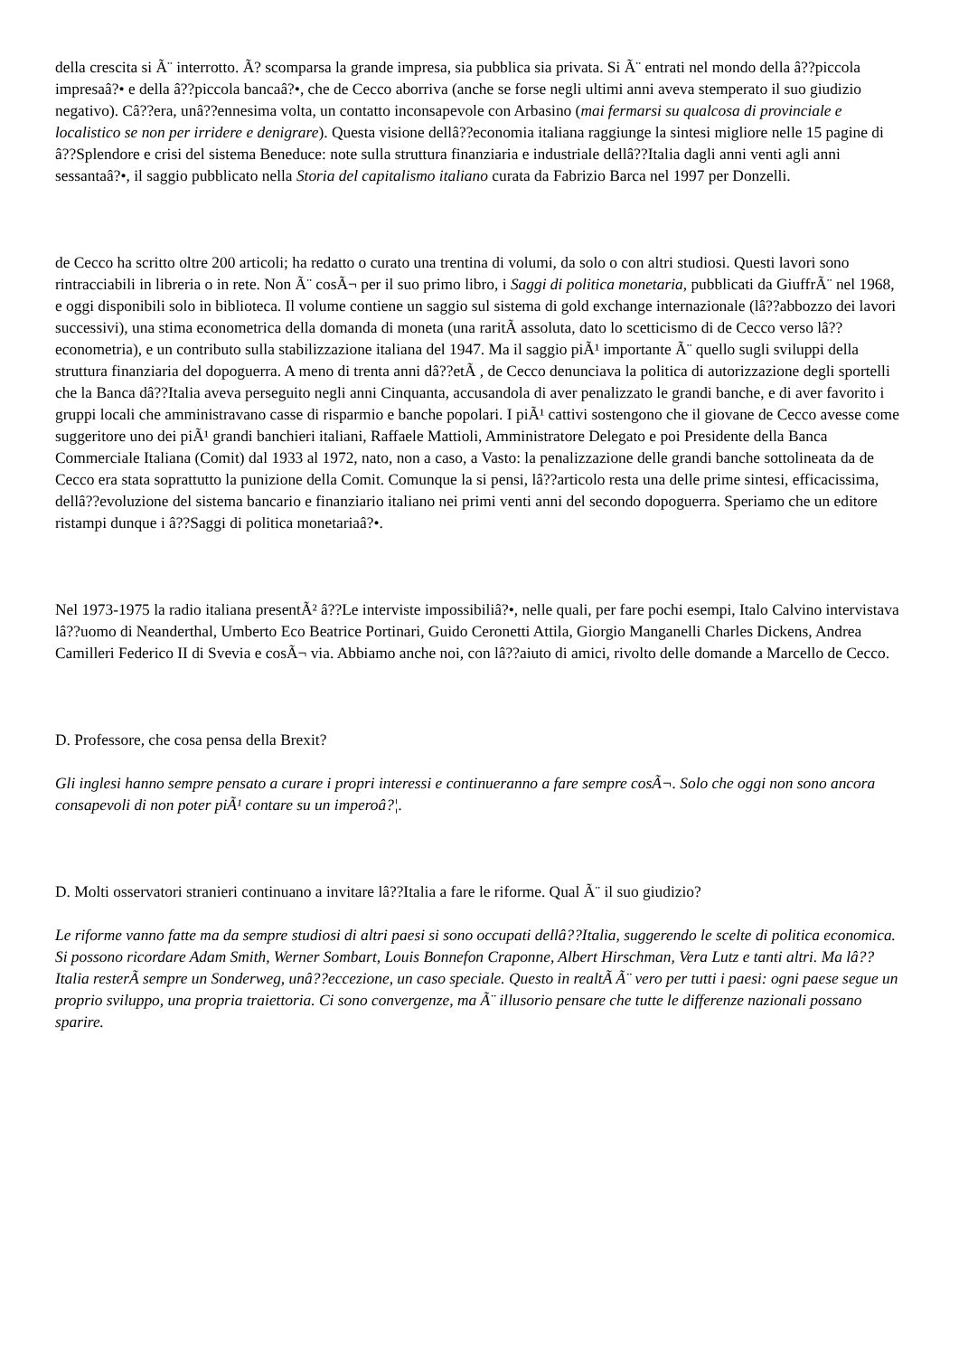della crescita si Ã¨ interrotto. Ã? scomparsa la grande impresa, sia pubblica sia privata. Si Ã¨ entrati nel mondo della â??piccola impresaâ?• e della â??piccola bancaâ?•, che de Cecco aborriva (anche se forse negli ultimi anni aveva stemperato il suo giudizio negativo). Câ??era, unâ??ennesima volta, un contatto inconsapevole con Arbasino (mai fermarsi su qualcosa di provinciale e localistico se non per irridere e denigrare). Questa visione dellâ??economia italiana raggiunge la sintesi migliore nelle 15 pagine di â??Splendore e crisi del sistema Beneduce: note sulla struttura finanziaria e industriale dellâ??Italia dagli anni venti agli anni sessantaâ?•, il saggio pubblicato nella Storia del capitalismo italiano curata da Fabrizio Barca nel 1997 per Donzelli.
de Cecco ha scritto oltre 200 articoli; ha redatto o curato una trentina di volumi, da solo o con altri studiosi. Questi lavori sono rintracciabili in libreria o in rete. Non Ã¨ cosÃ¬ per il suo primo libro, i Saggi di politica monetaria, pubblicati da GiuffrÃ¨ nel 1968, e oggi disponibili solo in biblioteca. Il volume contiene un saggio sul sistema di gold exchange internazionale (lâ??abbozzo dei lavori successivi), una stima econometrica della domanda di moneta (una raritÃ assoluta, dato lo scetticismo di de Cecco verso lâ??econometria), e un contributo sulla stabilizzazione italiana del 1947. Ma il saggio piÃ¹ importante Ã¨ quello sugli sviluppi della struttura finanziaria del dopoguerra. A meno di trenta anni dâ??etÃ , de Cecco denunciava la politica di autorizzazione degli sportelli che la Banca dâ??Italia aveva perseguito negli anni Cinquanta, accusandola di aver penalizzato le grandi banche, e di aver favorito i gruppi locali che amministravano casse di risparmio e banche popolari. I piÃ¹ cattivi sostengono che il giovane de Cecco avesse come suggeritore uno dei piÃ¹ grandi banchieri italiani, Raffaele Mattioli, Amministratore Delegato e poi Presidente della Banca Commerciale Italiana (Comit) dal 1933 al 1972, nato, non a caso, a Vasto: la penalizzazione delle grandi banche sottolineata da de Cecco era stata soprattutto la punizione della Comit. Comunque la si pensi, lâ??articolo resta una delle prime sintesi, efficacissima, dellâ??evoluzione del sistema bancario e finanziario italiano nei primi venti anni del secondo dopoguerra. Speriamo che un editore ristampi dunque i â??Saggi di politica monetariaâ?•.
Nel 1973-1975 la radio italiana presentÃ² â??Le interviste impossibiliâ?•, nelle quali, per fare pochi esempi, Italo Calvino intervistava lâ??uomo di Neanderthal, Umberto Eco Beatrice Portinari, Guido Ceronetti Attila, Giorgio Manganelli Charles Dickens, Andrea Camilleri Federico II di Svevia e cosÃ¬ via. Abbiamo anche noi, con lâ??aiuto di amici, rivolto delle domande a Marcello de Cecco.
D. Professore, che cosa pensa della Brexit?
Gli inglesi hanno sempre pensato a curare i propri interessi e continueranno a fare sempre cosÃ¬. Solo che oggi non sono ancora consapevoli di non poter piÃ¹ contare su un imperoâ?¦.
D. Molti osservatori stranieri continuano a invitare lâ??Italia a fare le riforme. Qual Ã¨ il suo giudizio?
Le riforme vanno fatte ma da sempre studiosi di altri paesi si sono occupati dellâ??Italia, suggerendo le scelte di politica economica. Si possono ricordare Adam Smith, Werner Sombart, Louis Bonnefon Craponne, Albert Hirschman, Vera Lutz e tanti altri. Ma lâ??Italia resterÃ sempre un Sonderweg, unâ??eccezione, un caso speciale. Questo in realtÃ Ã¨ vero per tutti i paesi: ogni paese segue un proprio sviluppo, una propria traiettoria. Ci sono convergenze, ma Ã¨ illusorio pensare che tutte le differenze nazionali possano sparire.